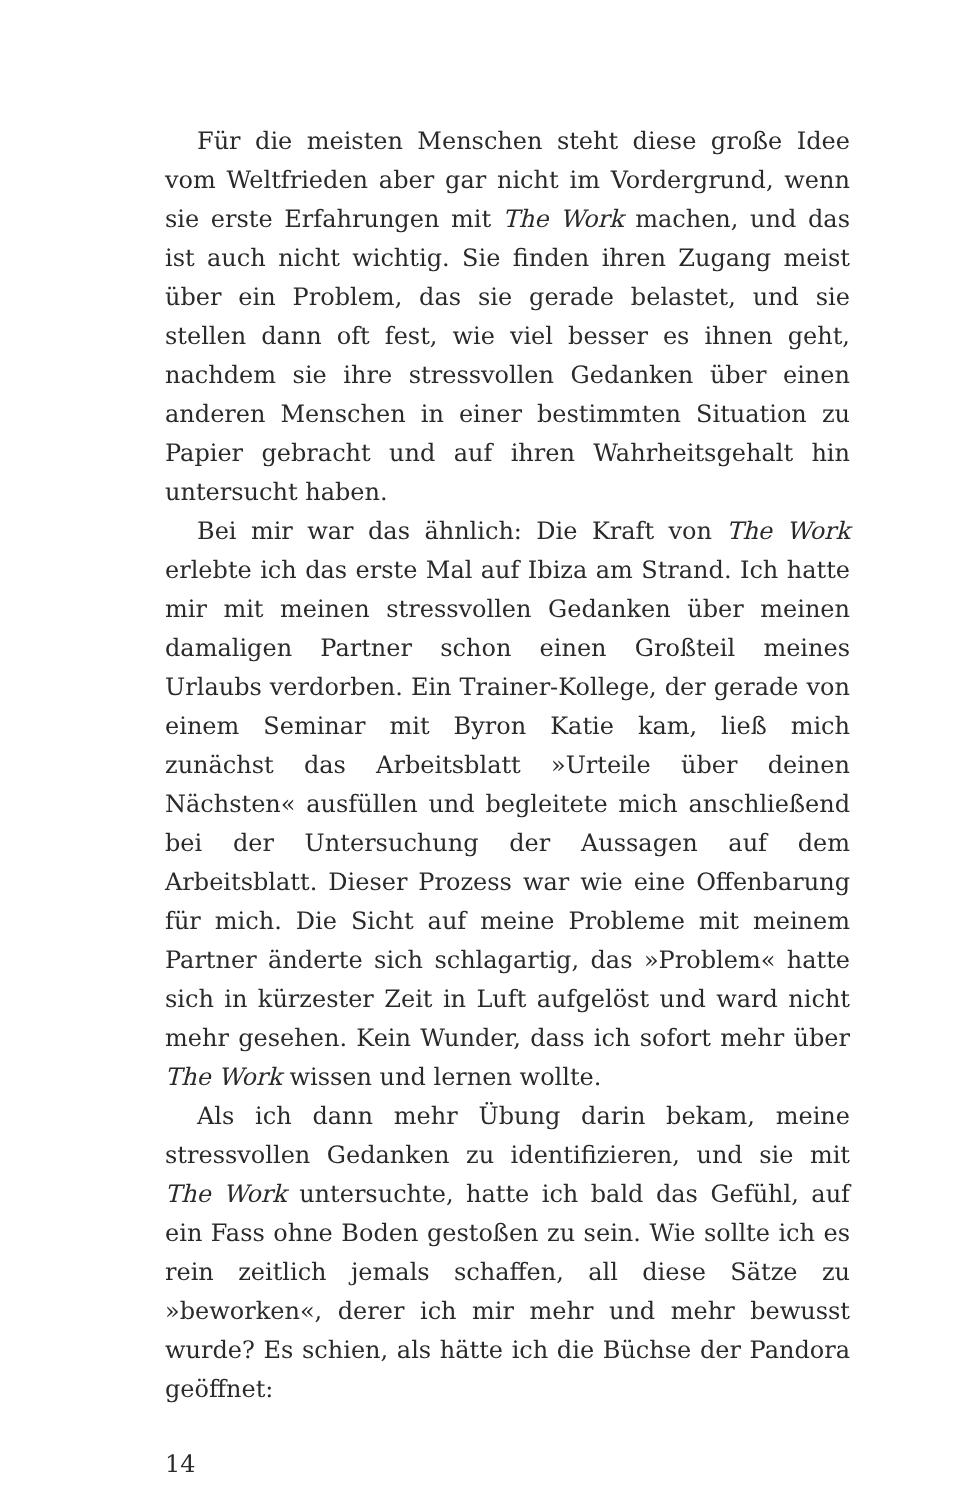Für die meisten Menschen steht diese große Idee vom Weltfrieden aber gar nicht im Vordergrund, wenn sie erste Erfahrungen mit The Work machen, und das ist auch nicht wichtig. Sie finden ihren Zugang meist über ein Problem, das sie gerade belastet, und sie stellen dann oft fest, wie viel besser es ihnen geht, nachdem sie ihre stressvollen Gedanken über einen anderen Menschen in einer bestimmten Situation zu Papier gebracht und auf ihren Wahrheitsgehalt hin untersucht haben.
Bei mir war das ähnlich: Die Kraft von The Work erlebte ich das erste Mal auf Ibiza am Strand. Ich hatte mir mit meinen stressvollen Gedanken über meinen damaligen Partner schon einen Großteil meines Urlaubs verdorben. Ein Trainer-Kollege, der gerade von einem Seminar mit Byron Katie kam, ließ mich zunächst das Arbeitsblatt »Urteile über deinen Nächsten« ausfüllen und begleitete mich anschließend bei der Untersuchung der Aussagen auf dem Arbeitsblatt. Dieser Prozess war wie eine Offenbarung für mich. Die Sicht auf meine Probleme mit meinem Partner änderte sich schlagartig, das »Problem« hatte sich in kürzester Zeit in Luft aufgelöst und ward nicht mehr gesehen. Kein Wunder, dass ich sofort mehr über The Work wissen und lernen wollte.
Als ich dann mehr Übung darin bekam, meine stressvollen Gedanken zu identifizieren, und sie mit The Work untersuchte, hatte ich bald das Gefühl, auf ein Fass ohne Boden gestoßen zu sein. Wie sollte ich es rein zeitlich jemals schaffen, all diese Sätze zu »beworken«, derer ich mir mehr und mehr bewusst wurde? Es schien, als hätte ich die Büchse der Pandora geöffnet:
14